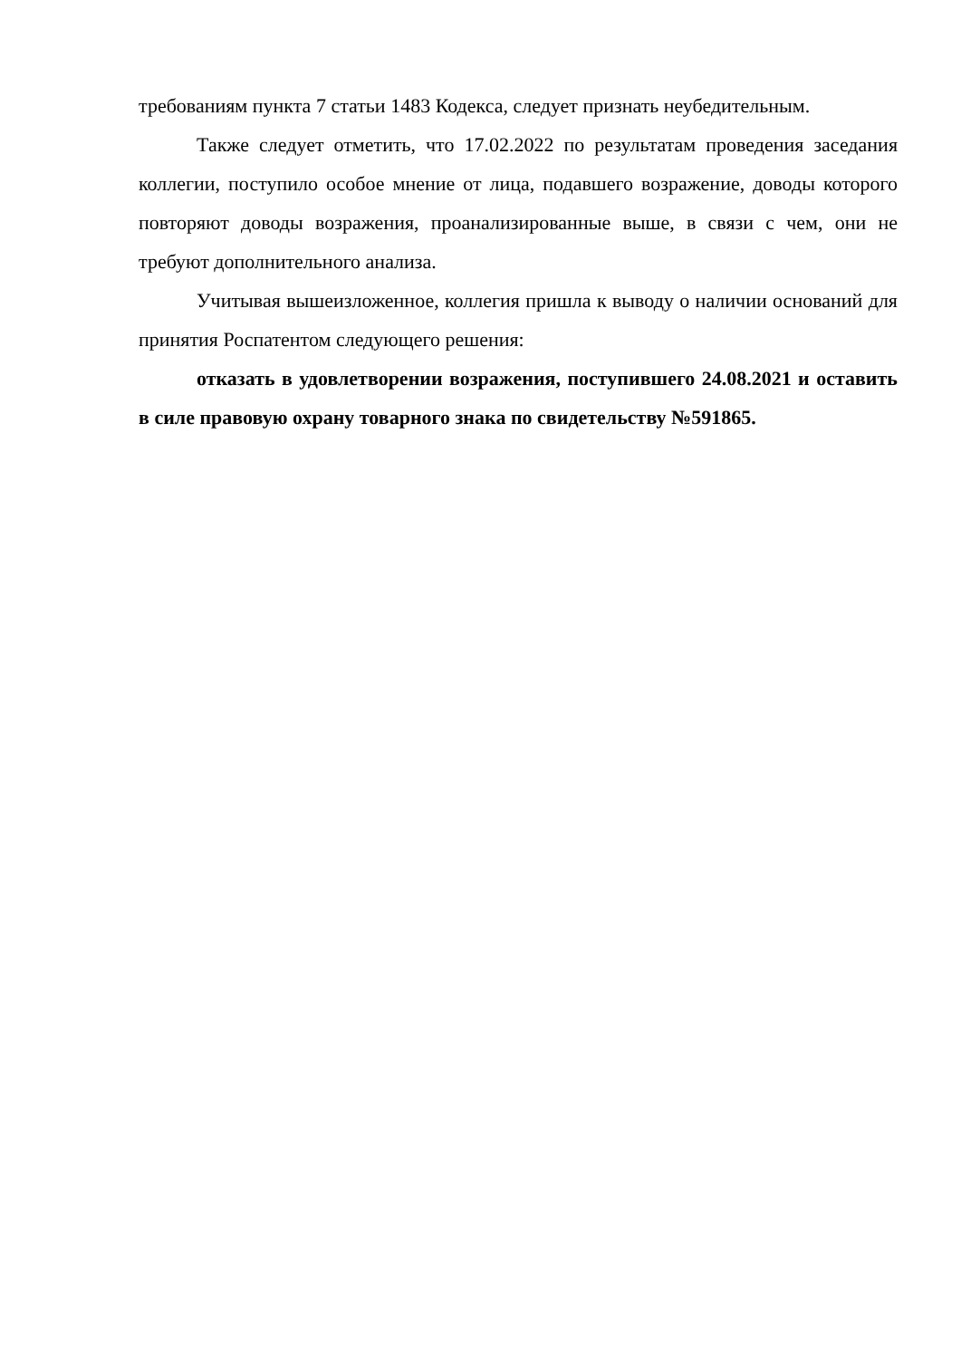требованиям пункта 7 статьи 1483 Кодекса, следует признать неубедительным.
Также следует отметить, что 17.02.2022 по результатам проведения заседания коллегии, поступило особое мнение от лица, подавшего возражение, доводы которого повторяют доводы возражения, проанализированные выше, в связи с чем, они не требуют дополнительного анализа.
Учитывая вышеизложенное, коллегия пришла к выводу о наличии оснований для принятия Роспатентом следующего решения:
отказать в удовлетворении возражения, поступившего 24.08.2021 и оставить в силе правовую охрану товарного знака по свидетельству №591865.